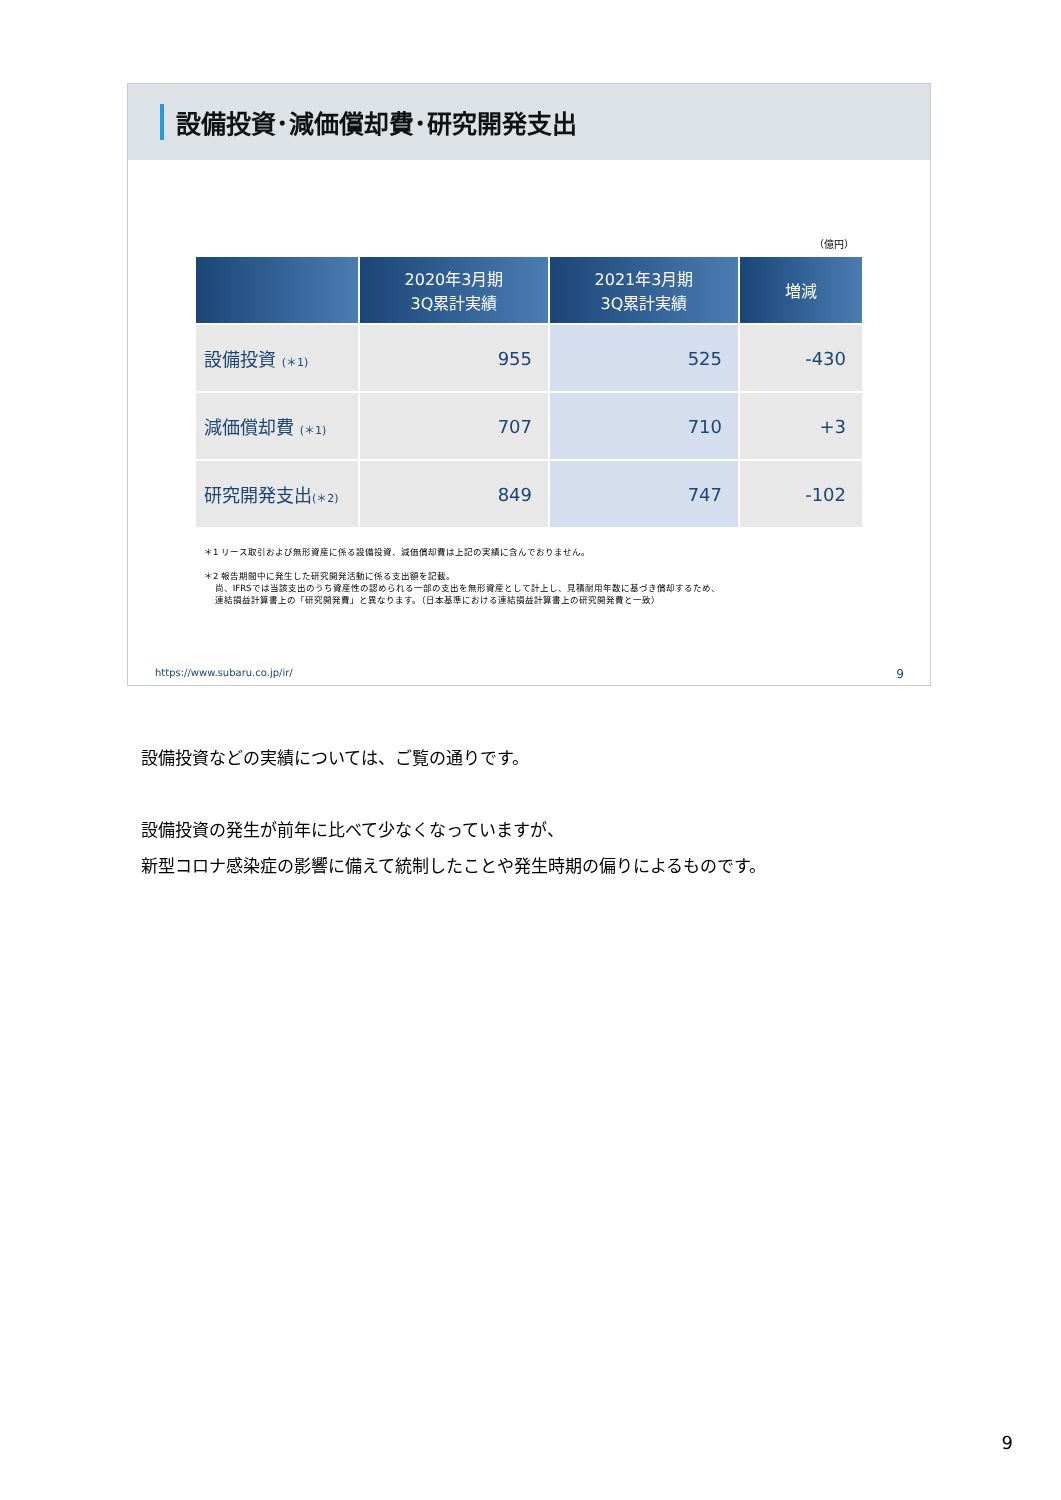設備投資･減価償却費･研究開発支出
（億円）
| | 2020年3月期 3Q累計実績 | 2021年3月期 3Q累計実績 | 増減 |
| --- | --- | --- | --- |
| 設備投資 (＊1) | 955 | 525 | -430 |
| 減価償却費 (＊1) | 707 | 710 | +3 |
| 研究開発支出 (＊2) | 849 | 747 | -102 |
＊1 リース取引および無形資産に係る設備投資、減価償却費は上記の実績に含んでおりません。
＊2 報告期間中に発生した研究開発活動に係る支出額を記載。
尚、IFRSでは当該支出のうち資産性の認められる一部の支出を無形資産として計上し、見積耐用年数に基づき償却するため、
連結損益計算書上の「研究開発費」と異なります。（日本基準における連結損益計算書上の研究開発費と一致）
https://www.subaru.co.jp/ir/ 9
設備投資などの実績については、ご覧の通りです。
設備投資の発生が前年に比べて少なくなっていますが、
新型コロナ感染症の影響に備えて統制したことや発生時期の偏りによるものです。
9